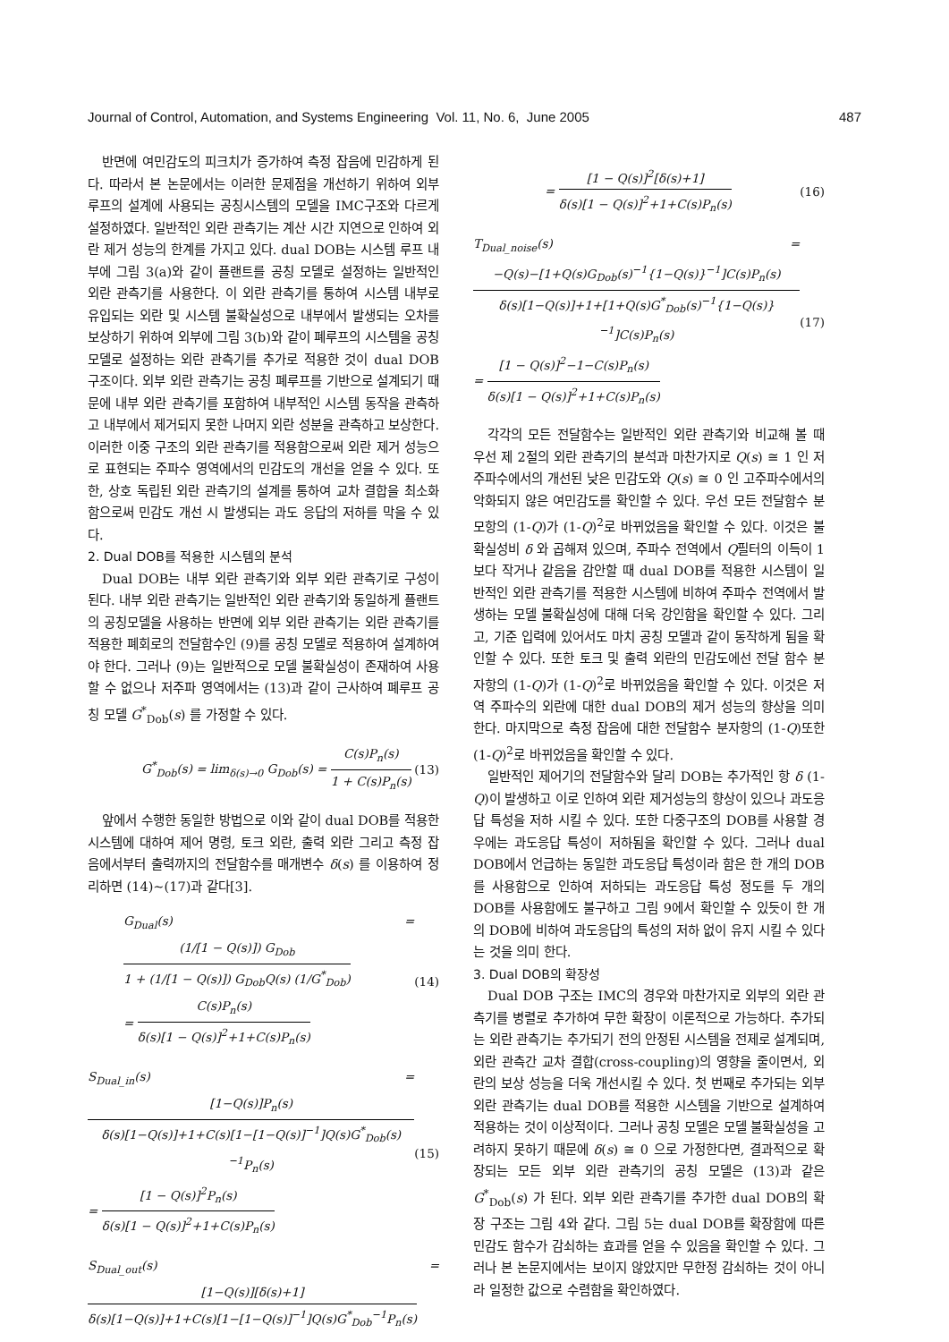Journal of Control, Automation, and Systems Engineering Vol. 11, No. 6, June 2005 487
반면에 여민감도의 피크치가 증가하여 측정 잡음에 민감하게 된다. 따라서 본 논문에서는 이러한 문제점을 개선하기 위하여 외부 루프의 설계에 사용되는 공칭시스템의 모델을 IMC구조와 다르게 설정하였다. 일반적인 외란 관측기는 계산 시간 지연으로 인하여 외란 제거 성능의 한계를 가지고 있다. dual DOB는 시스템 루프 내부에 그림 3(a)와 같이 플랜트를 공칭 모델로 설정하는 일반적인 외란 관측기를 사용한다. 이 외란 관측기를 통하여 시스템 내부로 유입되는 외란 및 시스템 불확실성으로 내부에서 발생되는 오차를 보상하기 위하여 외부에 그림 3(b)와 같이 폐루프의 시스템을 공칭 모델로 설정하는 외란 관측기를 추가로 적용한 것이 dual DOB 구조이다. 외부 외란 관측기는 공칭 폐루프를 기반으로 설계되기 때문에 내부 외란 관측기를 포함하여 내부적인 시스템 동작을 관측하고 내부에서 제거되지 못한 나머지 외란 성분을 관측하고 보상한다. 이러한 이중 구조의 외란 관측기를 적용함으로써 외란 제거 성능으로 표현되는 주파수 영역에서의 민감도의 개선을 얻을 수 있다. 또한, 상호 독립된 외란 관측기의 설계를 통하여 교차 결합을 최소화함으로써 민감도 개선 시 발생되는 과도 응답의 저하를 막을 수 있다.
2. Dual DOB를 적용한 시스템의 분석
Dual DOB는 내부 외란 관측기와 외부 외란 관측기로 구성이 된다. 내부 외란 관측기는 일반적인 외란 관측기와 동일하게 플랜트의 공칭모델을 사용하는 반면에 외부 외란 관측기는 외란 관측기를 적용한 폐회로의 전달함수인 (9)를 공칭 모델로 적용하여 설계하여야 한다. 그러나 (9)는 일반적으로 모델 불확실성이 존재하여 사용할 수 없으나 저주파 영역에서는 (13)과 같이 근사하여 폐루프 공칭 모델 G<sup>*</sup><sub>Dob</sub>(s) 를 가정할 수 있다.
G<sup>*</sup><sub>Dob</sub>(s) = lim<sub>δ(s)→0</sub> G<sub>Dob</sub>(s) = C(s)P<sub>n</sub>(s) 1 + C(s)P<sub>n</sub>(s) (13)
앞에서 수행한 동일한 방법으로 이와 같이 dual DOB를 적용한 시스템에 대하여 제어 명령, 토크 외란, 출력 외란 그리고 측정 잡음에서부터 출력까지의 전달함수를 매개변수 δ(s) 를 이용하여 정리하면 (14)~(17)과 같다[3].
G<sub>Dual</sub>(s) = (1/[1 − Q(s)]) G<sub>Dob</sub> 1 + (1/[1 − Q(s)]) G<sub>Dob</sub>Q(s) (1/G<sup>*</sup><sub>Dob</sub>)
= C(s)P<sub>n</sub>(s) δ(s)[1 − Q(s)]<sup>2</sup>+1+C(s)P<sub>n</sub>(s) (14)
S<sub>Dual_in</sub>(s) = [1−Q(s)]P<sub>n</sub>(s) δ(s)[1−Q(s)]+1+C(s)[1−[1−Q(s)]<sup>−1</sup>]Q(s)G<sup>*</sup><sub>Dob</sub>(s)<sup>−1</sup>P<sub>n</sub>(s)
= [1 − Q(s)]<sup>2</sup>P<sub>n</sub>(s) δ(s)[1 − Q(s)]<sup>2</sup>+1+C(s)P<sub>n</sub>(s) (15)
S<sub>Dual_out</sub>(s) = [1−Q(s)][δ(s)+1] δ(s)[1−Q(s)]+1+C(s)[1−[1−Q(s)]<sup>−1</sup>]Q(s)G<sup>*</sup><sub>Dob</sub><sup>−1</sup>P<sub>n</sub>(s)
= [1 − Q(s)]<sup>2</sup>[δ(s)+1] δ(s)[1 − Q(s)]<sup>2</sup>+1+C(s)P<sub>n</sub>(s) (16)
T<sub>Dual_noise</sub>(s) = −Q(s)−[1+Q(s)G<sub>Dob</sub>(s)<sup>−1</sup>{1−Q(s)}<sup>−1</sup>]C(s)P<sub>n</sub>(s) δ(s)[1−Q(s)]+1+[1+Q(s)G<sup>*</sup><sub>Dob</sub>(s)<sup>−1</sup>{1−Q(s)}<sup>−1</sup>]C(s)P<sub>n</sub>(s)
= [1 − Q(s)]<sup>2</sup>−1−C(s)P<sub>n</sub>(s) δ(s)[1 − Q(s)]<sup>2</sup>+1+C(s)P<sub>n</sub>(s) (17)
각각의 모든 전달함수는 일반적인 외란 관측기와 비교해 볼 때 우선 제 2절의 외란 관측기의 분석과 마찬가지로 Q(s) ≅ 1 인 저주파수에서의 개선된 낮은 민감도와 Q(s) ≅ 0 인 고주파수에서의 악화되지 않은 여민감도를 확인할 수 있다. 우선 모든 전달함수 분모항의 (1-Q)가 (1-Q)<sup>2</sup>로 바뀌었음을 확인할 수 있다. 이것은 불확실성비 δ 와 곱해져 있으며, 주파수 전역에서 Q필터의 이득이 1보다 작거나 같음을 감안할 때 dual DOB를 적용한 시스템이 일반적인 외란 관측기를 적용한 시스템에 비하여 주파수 전역에서 발생하는 모델 불확실성에 대해 더욱 강인함을 확인할 수 있다. 그리고, 기준 입력에 있어서도 마치 공칭 모델과 같이 동작하게 됨을 확인할 수 있다. 또한 토크 및 출력 외란의 민감도에선 전달 함수 분자항의 (1-Q)가 (1-Q)<sup>2</sup>로 바뀌었음을 확인할 수 있다. 이것은 저역 주파수의 외란에 대한 dual DOB의 제거 성능의 향상을 의미한다. 마지막으로 측정 잡음에 대한 전달함수 분자항의 (1-Q)또한 (1-Q)<sup>2</sup>로 바뀌었음을 확인할 수 있다.
일반적인 제어기의 전달함수와 달리 DOB는 추가적인 항 δ (1-Q)이 발생하고 이로 인하여 외란 제거성능의 향상이 있으나 과도응답 특성을 저하 시킬 수 있다. 또한 다중구조의 DOB를 사용할 경우에는 과도응답 특성이 저하됨을 확인할 수 있다. 그러나 dual DOB에서 언급하는 동일한 과도응답 특성이라 함은 한 개의 DOB를 사용함으로 인하여 저하되는 과도응답 특성 정도를 두 개의 DOB를 사용함에도 불구하고 그림 9에서 확인할 수 있듯이 한 개의 DOB에 비하여 과도응답의 특성의 저하 없이 유지 시킬 수 있다는 것을 의미 한다.
3. Dual DOB의 확장성
Dual DOB 구조는 IMC의 경우와 마찬가지로 외부의 외란 관측기를 병렬로 추가하여 무한 확장이 이론적으로 가능하다. 추가되는 외란 관측기는 추가되기 전의 안정된 시스템을 전제로 설계되며, 외란 관측간 교차 결합(cross-coupling)의 영향을 줄이면서, 외란의 보상 성능을 더욱 개선시킬 수 있다. 첫 번째로 추가되는 외부 외란 관측기는 dual DOB를 적용한 시스템을 기반으로 설계하여 적용하는 것이 이상적이다. 그러나 공칭 모델은 모델 불확실성을 고려하지 못하기 때문에 δ(s) ≅ 0 으로 가정한다면, 결과적으로 확장되는 모든 외부 외란 관측기의 공칭 모델은 (13)과 같은 G<sup>*</sup><sub>Dob</sub>(s) 가 된다. 외부 외란 관측기를 추가한 dual DOB의 확장 구조는 그림 4와 같다. 그림 5는 dual DOB를 확장함에 따른 민감도 함수가 감쇠하는 효과를 얻을 수 있음을 확인할 수 있다. 그러나 본 논문지에서는 보이지 않았지만 무한정 감쇠하는 것이 아니라 일정한 값으로 수렴함을 확인하였다.